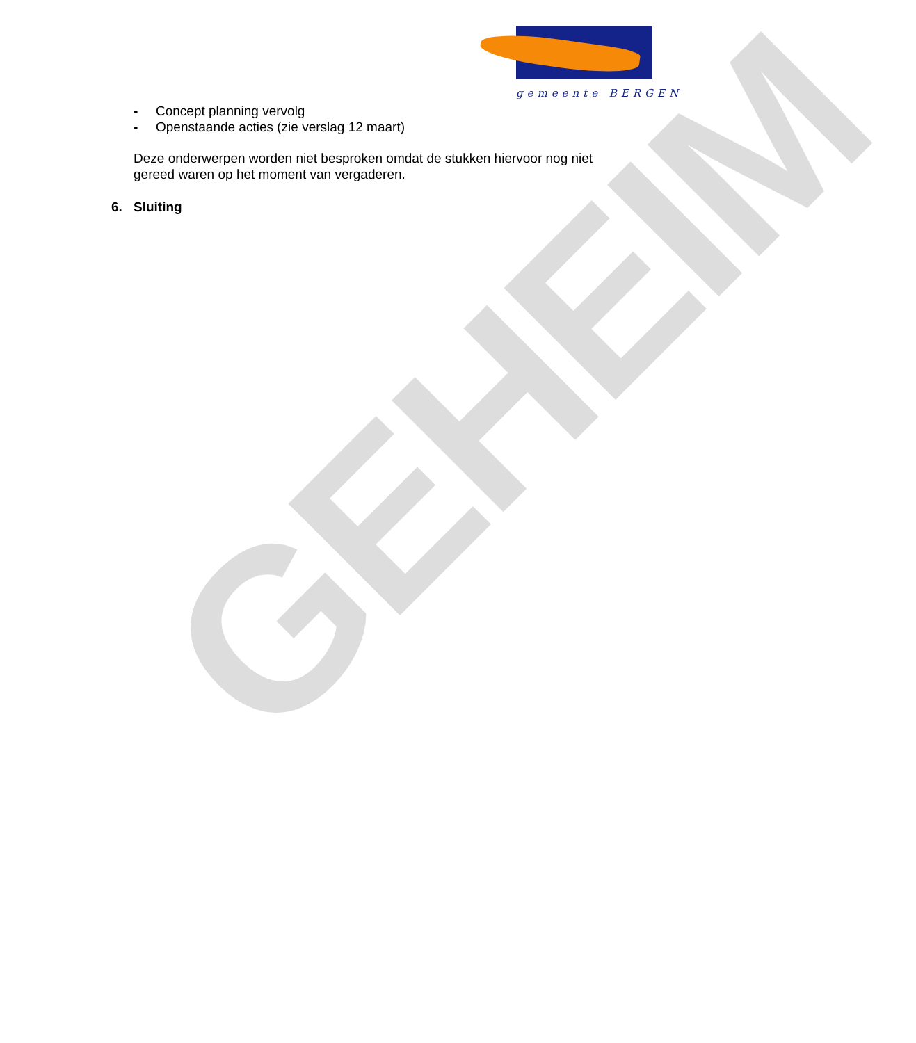gemeente BERGEN
- Concept planning vervolg
- Openstaande acties (zie verslag 12 maart)
Deze onderwerpen worden niet besproken omdat de stukken hiervoor nog niet gereed waren op het moment van vergaderen.
6. Sluiting
GEHEIM